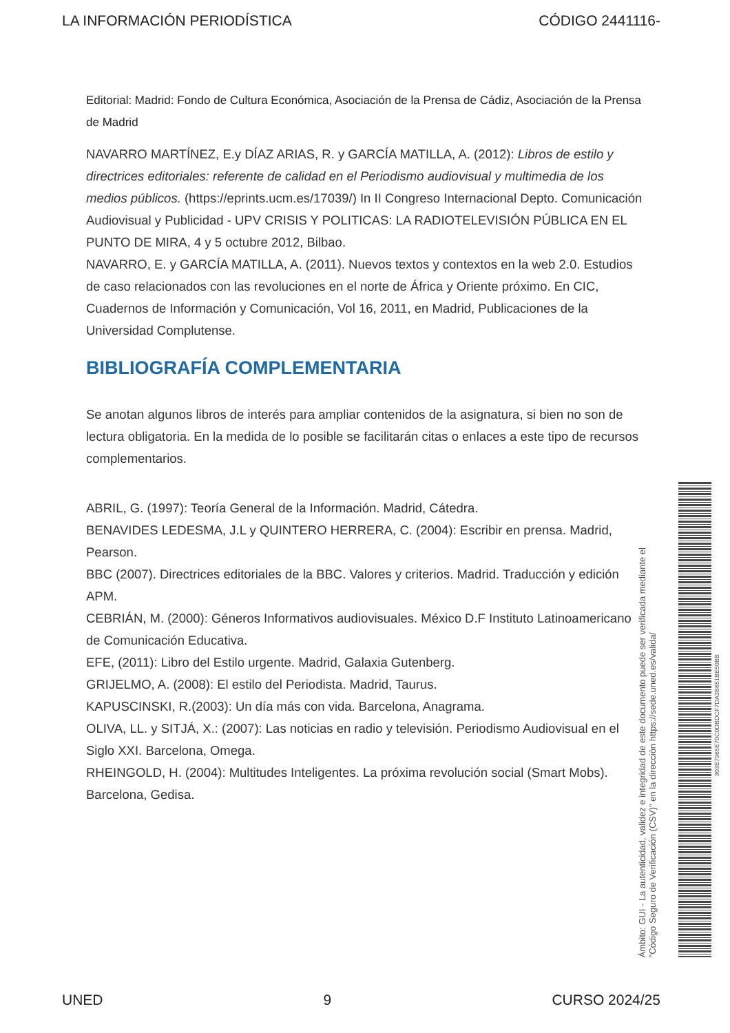LA INFORMACIÓN PERIODÍSTICA CÓDIGO 2441116-
Editorial: Madrid: Fondo de Cultura Económica, Asociación de la Prensa de Cádiz, Asociación de la Prensa de Madrid
NAVARRO MARTÍNEZ, E.y DÍAZ ARIAS, R. y GARCÍA MATILLA, A. (2012): Libros de estilo y directrices editoriales: referente de calidad en el Periodismo audiovisual y multimedia de los medios públicos. (https://eprints.ucm.es/17039/) In II Congreso Internacional Depto. Comunicación Audiovisual y Publicidad - UPV CRISIS Y POLITICAS: LA RADIOTELEVISIÓN PÚBLICA EN EL PUNTO DE MIRA, 4 y 5 octubre 2012, Bilbao.
NAVARRO, E. y GARCÍA MATILLA, A. (2011). Nuevos textos y contextos en la web 2.0. Estudios de caso relacionados con las revoluciones en el norte de África y Oriente próximo. En CIC, Cuadernos de Información y Comunicación, Vol 16, 2011, en Madrid, Publicaciones de la Universidad Complutense.
BIBLIOGRAFÍA COMPLEMENTARIA
Se anotan algunos libros de interés para ampliar contenidos de la asignatura, si bien no son de lectura obligatoria. En la medida de lo posible se facilitarán citas o enlaces a este tipo de recursos complementarios.
ABRIL, G. (1997): Teoría General de la Información. Madrid, Cátedra.
BENAVIDES LEDESMA, J.L y QUINTERO HERRERA, C. (2004): Escribir en prensa. Madrid, Pearson.
BBC (2007). Directrices editoriales de la BBC. Valores y criterios. Madrid. Traducción y edición APM.
CEBRIÁN, M. (2000): Géneros Informativos audiovisuales. México D.F Instituto Latinoamericano de Comunicación Educativa.
EFE, (2011): Libro del Estilo urgente. Madrid, Galaxia Gutenberg.
GRIJELMO, A. (2008): El estilo del Periodista. Madrid, Taurus.
KAPUSCINSKI, R.(2003): Un día más con vida. Barcelona, Anagrama.
OLIVA, LL. y SITJÁ, X.: (2007): Las noticias en radio y televisión. Periodismo Audiovisual en el Siglo XXI. Barcelona, Omega.
RHEINGOLD, H. (2004): Multitudes Inteligentes. La próxima revolución social (Smart Mobs). Barcelona, Gedisa.
Ámbito: GUI - La autenticidad, validez e integridad de este documento puede ser verificada mediante el
"Código Seguro de Verificación (CSV)" en la dirección https://sede.uned.es/valida/
303E7965E70C0DBDCF7DA3B651BE50BB
UNED 9 CURSO 2024/25